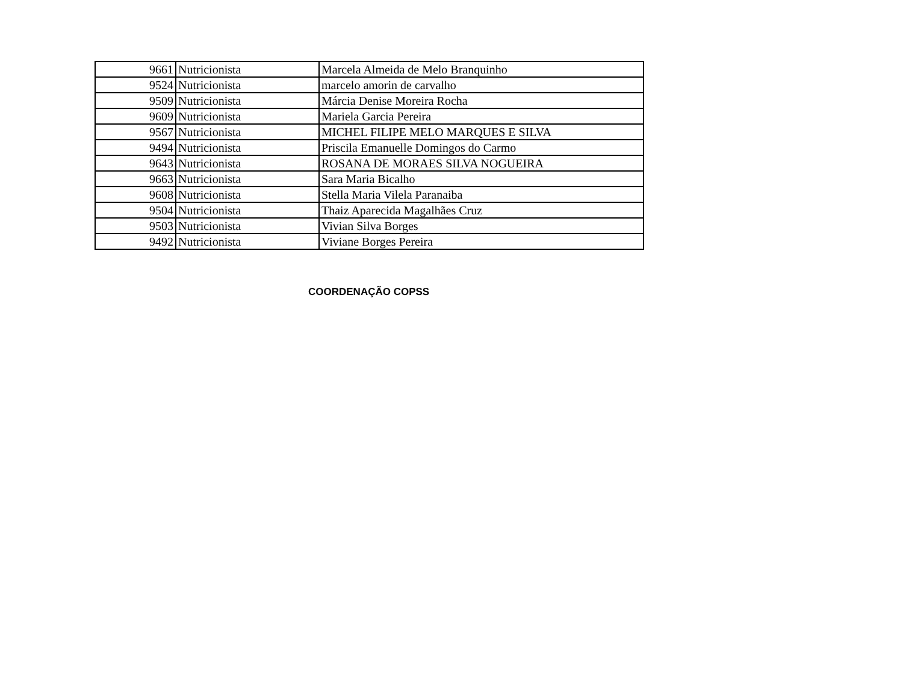| 9661 | Nutricionista | Marcela Almeida de Melo Branquinho |
| 9524 | Nutricionista | marcelo amorin de carvalho |
| 9509 | Nutricionista | Márcia Denise Moreira Rocha |
| 9609 | Nutricionista | Mariela Garcia Pereira |
| 9567 | Nutricionista | MICHEL FILIPE MELO MARQUES E SILVA |
| 9494 | Nutricionista | Priscila Emanuelle Domingos do Carmo |
| 9643 | Nutricionista | ROSANA DE MORAES SILVA NOGUEIRA |
| 9663 | Nutricionista | Sara Maria Bicalho |
| 9608 | Nutricionista | Stella Maria Vilela Paranaiba |
| 9504 | Nutricionista | Thaiz Aparecida Magalhães Cruz |
| 9503 | Nutricionista | Vivian Silva Borges |
| 9492 | Nutricionista | Viviane Borges Pereira |
COORDENAÇÃO COPSS